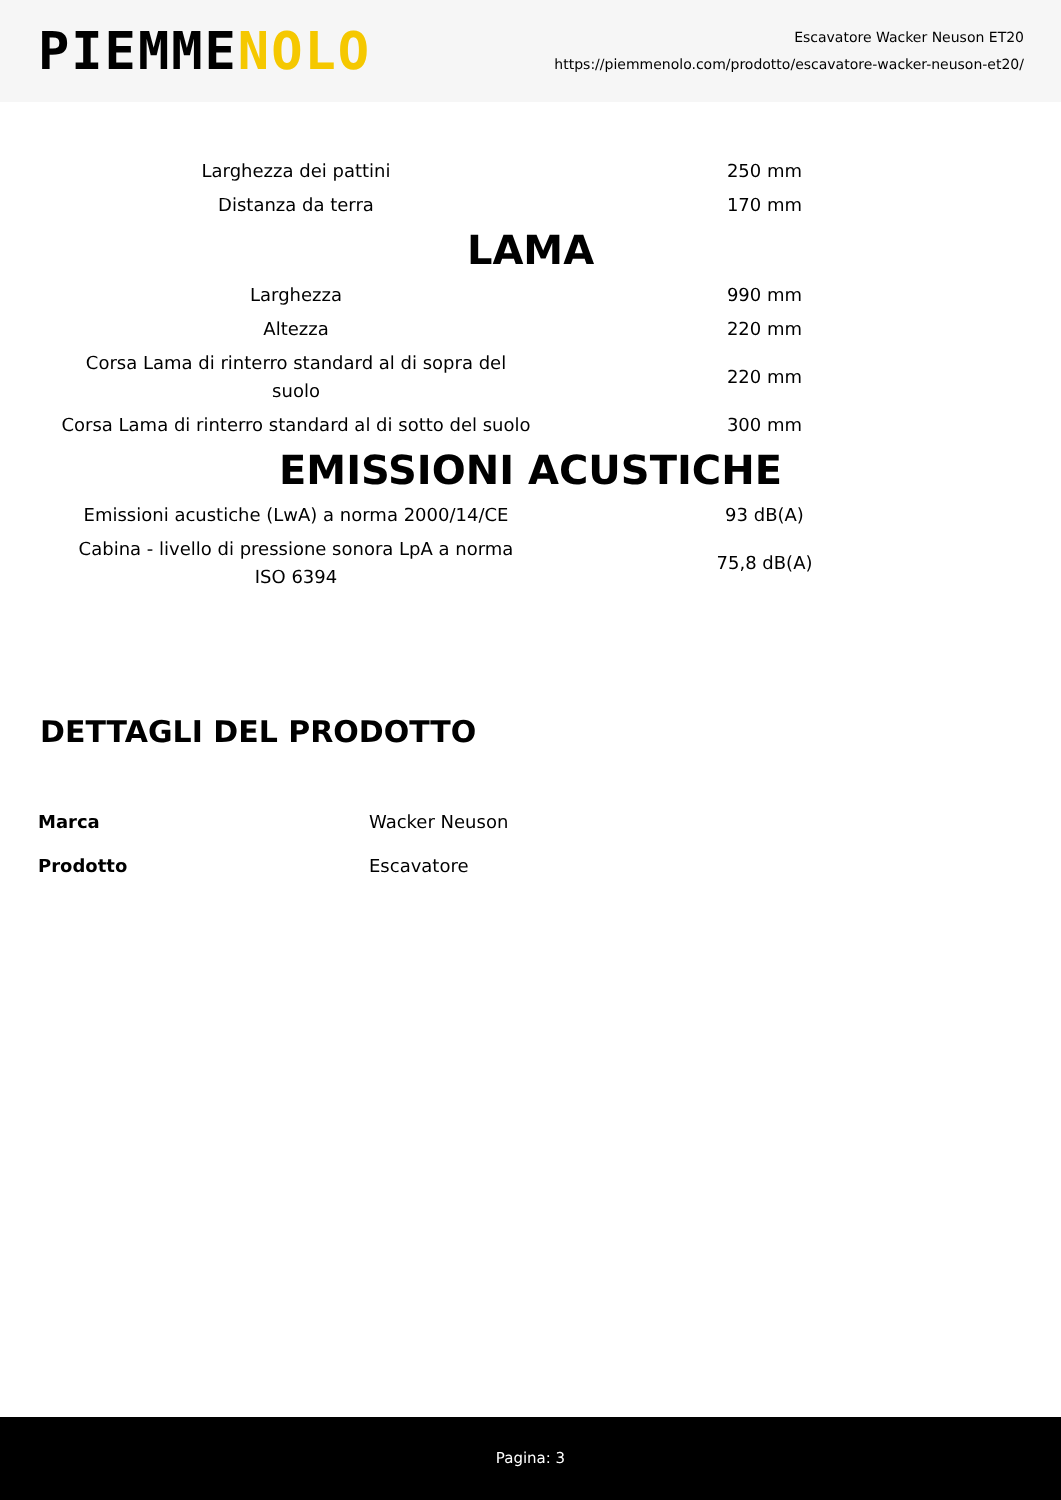PIEMMENOLO
Escavatore Wacker Neuson ET20
https://piemmenolo.com/prodotto/escavatore-wacker-neuson-et20/
| Larghezza dei pattini | 250 mm |
| Distanza da terra | 170 mm |
| LAMA | |
| Larghezza | 990 mm |
| Altezza | 220 mm |
| Corsa Lama di rinterro standard al di sopra del suolo | 220 mm |
| Corsa Lama di rinterro standard al di sotto del suolo | 300 mm |
| EMISSIONI ACUSTICHE | |
| Emissioni acustiche (LwA) a norma 2000/14/CE | 93 dB(A) |
| Cabina - livello di pressione sonora LpA a norma ISO 6394 | 75,8 dB(A) |
DETTAGLI DEL PRODOTTO
| Marca | Wacker Neuson |
| Prodotto | Escavatore |
Pagina: 3